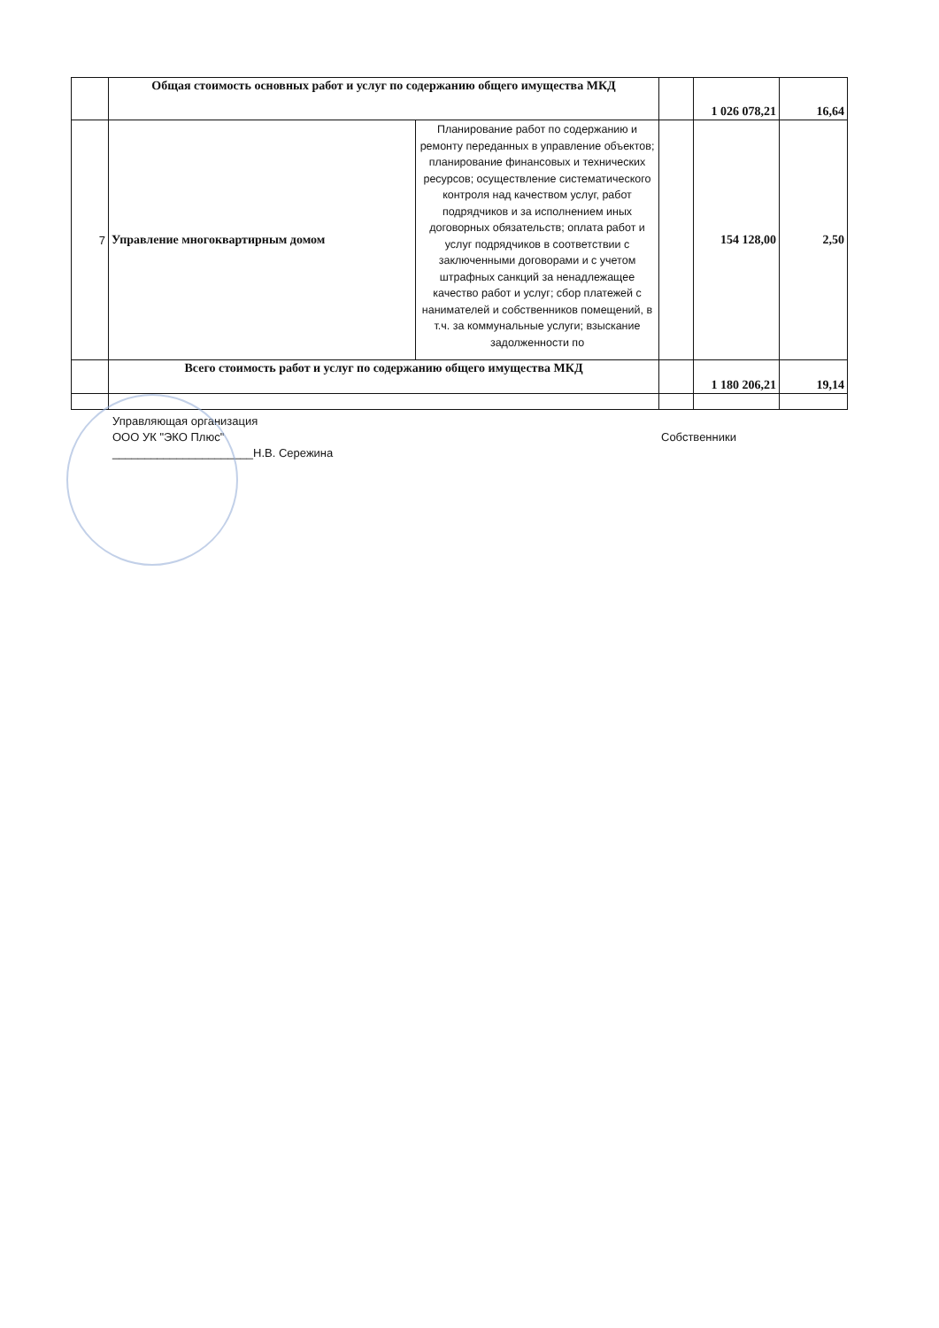| | Общая стоимость основных работ и услуг по содержанию общего имущества МКД | | | 1 026 078,21 | 16,64 |
| 7 | Управление многоквартирным домом | Планирование работ по содержанию и ремонту переданных в управление объектов; планирование финансовых и технических ресурсов; осуществление систематического контроля над качеством услуг, работ подрядчиков и за исполнением иных договорных обязательств; оплата работ и услуг подрядчиков в соответствии с заключенными договорами и с учетом штрафных санкций за ненадлежащее качество работ и услуг; сбор платежей с нанимателей и собственников помещений, в т.ч. за коммунальные услуги; взыскание задолженности по | | 154 128,00 | 2,50 |
| | Всего стоимость работ и услуг по содержанию общего имущества МКД | | | 1 180 206,21 | 19,14 |
Управляющая организация
ООО УК "ЭКО Плюс"
______________________Н.В. Сережина
Собственники